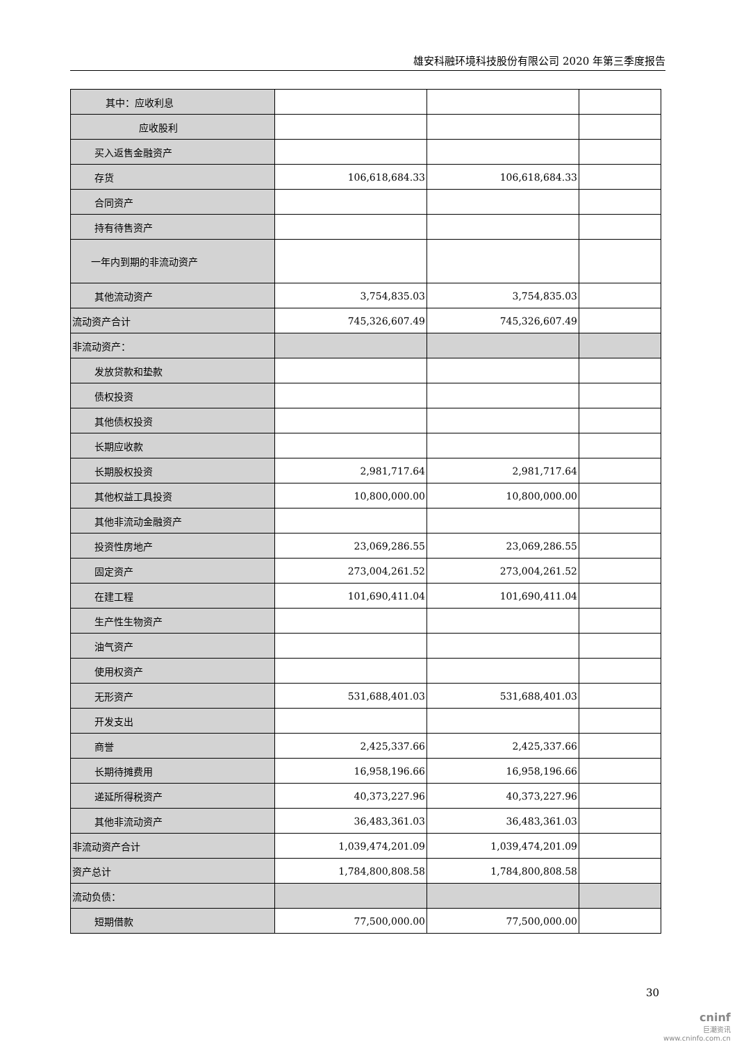雄安科融环境科技股份有限公司 2020 年第三季度报告
| 其中：应收利息 | | | |
| 应收股利 | | | |
| 买入返售金融资产 | | | |
| 存货 | 106,618,684.33 | 106,618,684.33 | |
| 合同资产 | | | |
| 持有待售资产 | | | |
| 一年内到期的非流动资产 | | | |
| 其他流动资产 | 3,754,835.03 | 3,754,835.03 | |
| 流动资产合计 | 745,326,607.49 | 745,326,607.49 | |
| 非流动资产： | | | |
| 发放贷款和垫款 | | | |
| 债权投资 | | | |
| 其他债权投资 | | | |
| 长期应收款 | | | |
| 长期股权投资 | 2,981,717.64 | 2,981,717.64 | |
| 其他权益工具投资 | 10,800,000.00 | 10,800,000.00 | |
| 其他非流动金融资产 | | | |
| 投资性房地产 | 23,069,286.55 | 23,069,286.55 | |
| 固定资产 | 273,004,261.52 | 273,004,261.52 | |
| 在建工程 | 101,690,411.04 | 101,690,411.04 | |
| 生产性生物资产 | | | |
| 油气资产 | | | |
| 使用权资产 | | | |
| 无形资产 | 531,688,401.03 | 531,688,401.03 | |
| 开发支出 | | | |
| 商誉 | 2,425,337.66 | 2,425,337.66 | |
| 长期待摊费用 | 16,958,196.66 | 16,958,196.66 | |
| 递延所得税资产 | 40,373,227.96 | 40,373,227.96 | |
| 其他非流动资产 | 36,483,361.03 | 36,483,361.03 | |
| 非流动资产合计 | 1,039,474,201.09 | 1,039,474,201.09 | |
| 资产总计 | 1,784,800,808.58 | 1,784,800,808.58 | |
| 流动负债： | | | |
| 短期借款 | 77,500,000.00 | 77,500,000.00 | |
30
cninf
巨潮资讯
www.cninfo.com.cn